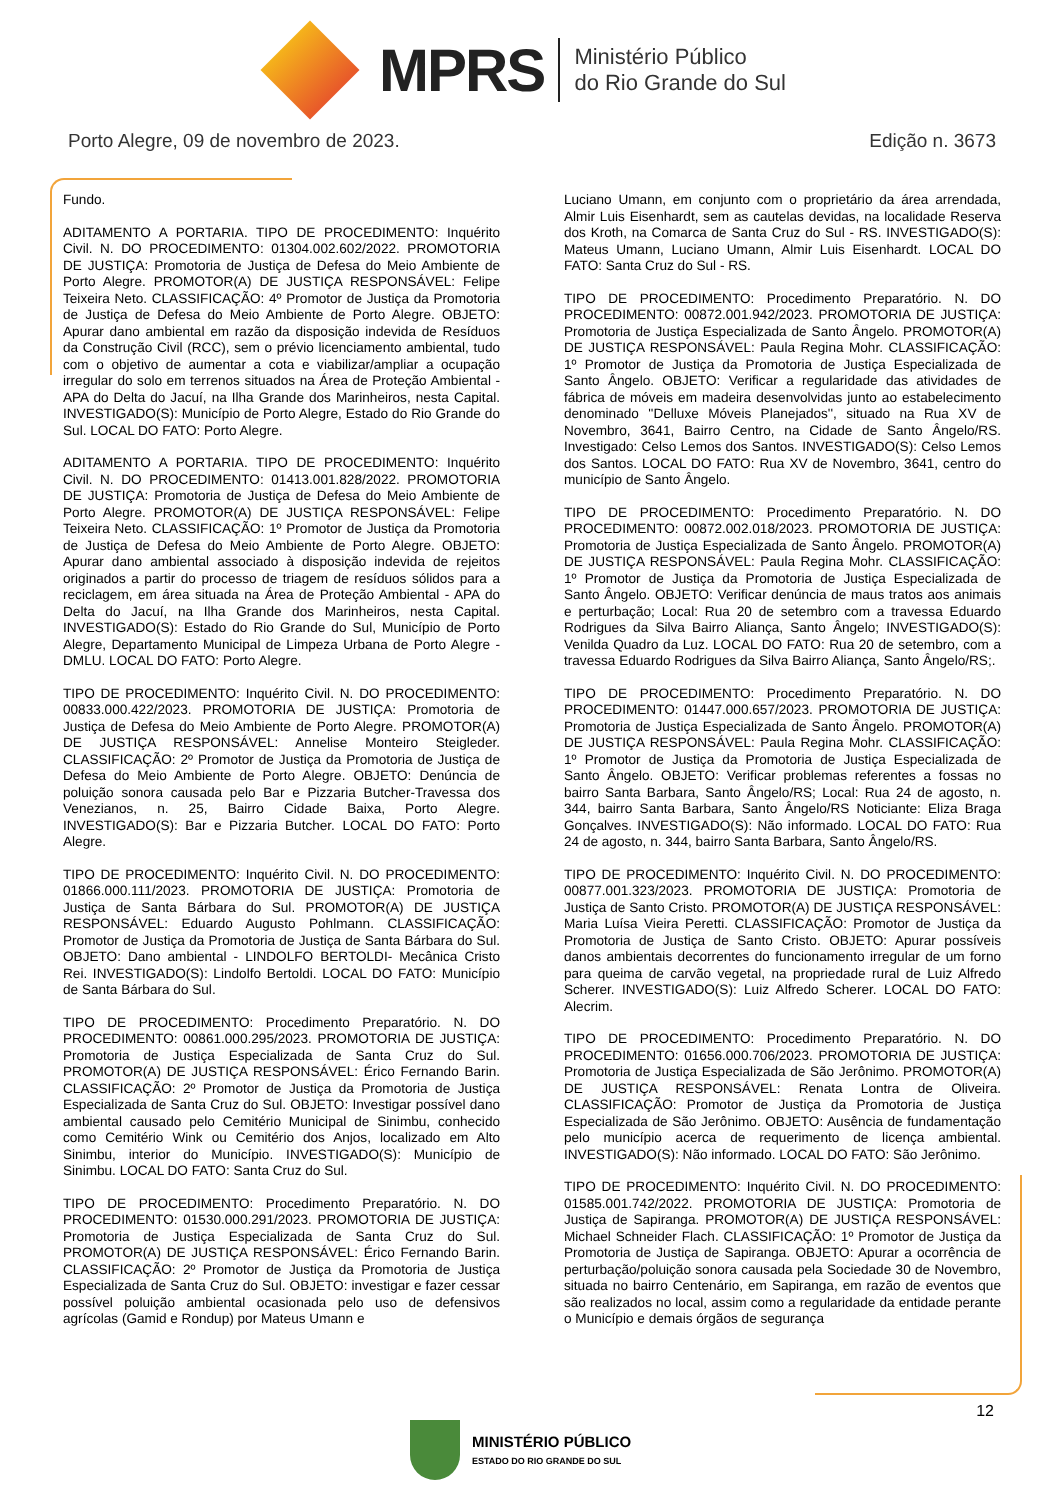MPRS
Ministério Público
do Rio Grande do Sul
Porto Alegre, 09 de novembro de 2023. Edição n. 3673
Fundo.
ADITAMENTO A PORTARIA. TIPO DE PROCEDIMENTO: Inquérito Civil. N. DO PROCEDIMENTO: 01304.002.602/2022. PROMOTORIA DE JUSTIÇA: Promotoria de Justiça de Defesa do Meio Ambiente de Porto Alegre. PROMOTOR(A) DE JUSTIÇA RESPONSÁVEL: Felipe Teixeira Neto. CLASSIFICAÇÃO: 4º Promotor de Justiça da Promotoria de Justiça de Defesa do Meio Ambiente de Porto Alegre. OBJETO: Apurar dano ambiental em razão da disposição indevida de Resíduos da Construção Civil (RCC), sem o prévio licenciamento ambiental, tudo com o objetivo de aumentar a cota e viabilizar/ampliar a ocupação irregular do solo em terrenos situados na Área de Proteção Ambiental - APA do Delta do Jacuí, na Ilha Grande dos Marinheiros, nesta Capital. INVESTIGADO(S): Município de Porto Alegre, Estado do Rio Grande do Sul. LOCAL DO FATO: Porto Alegre.
ADITAMENTO A PORTARIA. TIPO DE PROCEDIMENTO: Inquérito Civil. N. DO PROCEDIMENTO: 01413.001.828/2022. PROMOTORIA DE JUSTIÇA: Promotoria de Justiça de Defesa do Meio Ambiente de Porto Alegre. PROMOTOR(A) DE JUSTIÇA RESPONSÁVEL: Felipe Teixeira Neto. CLASSIFICAÇÃO: 1º Promotor de Justiça da Promotoria de Justiça de Defesa do Meio Ambiente de Porto Alegre. OBJETO: Apurar dano ambiental associado à disposição indevida de rejeitos originados a partir do processo de triagem de resíduos sólidos para a reciclagem, em área situada na Área de Proteção Ambiental - APA do Delta do Jacuí, na Ilha Grande dos Marinheiros, nesta Capital. INVESTIGADO(S): Estado do Rio Grande do Sul, Município de Porto Alegre, Departamento Municipal de Limpeza Urbana de Porto Alegre - DMLU. LOCAL DO FATO: Porto Alegre.
TIPO DE PROCEDIMENTO: Inquérito Civil. N. DO PROCEDIMENTO: 00833.000.422/2023. PROMOTORIA DE JUSTIÇA: Promotoria de Justiça de Defesa do Meio Ambiente de Porto Alegre. PROMOTOR(A) DE JUSTIÇA RESPONSÁVEL: Annelise Monteiro Steigleder. CLASSIFICAÇÃO: 2º Promotor de Justiça da Promotoria de Justiça de Defesa do Meio Ambiente de Porto Alegre. OBJETO: Denúncia de poluição sonora causada pelo Bar e Pizzaria Butcher-Travessa dos Venezianos, n. 25, Bairro Cidade Baixa, Porto Alegre. INVESTIGADO(S): Bar e Pizzaria Butcher. LOCAL DO FATO: Porto Alegre.
TIPO DE PROCEDIMENTO: Inquérito Civil. N. DO PROCEDIMENTO: 01866.000.111/2023. PROMOTORIA DE JUSTIÇA: Promotoria de Justiça de Santa Bárbara do Sul. PROMOTOR(A) DE JUSTIÇA RESPONSÁVEL: Eduardo Augusto Pohlmann. CLASSIFICAÇÃO: Promotor de Justiça da Promotoria de Justiça de Santa Bárbara do Sul. OBJETO: Dano ambiental - LINDOLFO BERTOLDI- Mecânica Cristo Rei. INVESTIGADO(S): Lindolfo Bertoldi. LOCAL DO FATO: Município de Santa Bárbara do Sul.
TIPO DE PROCEDIMENTO: Procedimento Preparatório. N. DO PROCEDIMENTO: 00861.000.295/2023. PROMOTORIA DE JUSTIÇA: Promotoria de Justiça Especializada de Santa Cruz do Sul. PROMOTOR(A) DE JUSTIÇA RESPONSÁVEL: Érico Fernando Barin. CLASSIFICAÇÃO: 2º Promotor de Justiça da Promotoria de Justiça Especializada de Santa Cruz do Sul. OBJETO: Investigar possível dano ambiental causado pelo Cemitério Municipal de Sinimbu, conhecido como Cemitério Wink ou Cemitério dos Anjos, localizado em Alto Sinimbu, interior do Município. INVESTIGADO(S): Município de Sinimbu. LOCAL DO FATO: Santa Cruz do Sul.
TIPO DE PROCEDIMENTO: Procedimento Preparatório. N. DO PROCEDIMENTO: 01530.000.291/2023. PROMOTORIA DE JUSTIÇA: Promotoria de Justiça Especializada de Santa Cruz do Sul. PROMOTOR(A) DE JUSTIÇA RESPONSÁVEL: Érico Fernando Barin. CLASSIFICAÇÃO: 2º Promotor de Justiça da Promotoria de Justiça Especializada de Santa Cruz do Sul. OBJETO: investigar e fazer cessar possível poluição ambiental ocasionada pelo uso de defensivos agrícolas (Gamid e Rondup) por Mateus Umann e
Luciano Umann, em conjunto com o proprietário da área arrendada, Almir Luis Eisenhardt, sem as cautelas devidas, na localidade Reserva dos Kroth, na Comarca de Santa Cruz do Sul - RS. INVESTIGADO(S): Mateus Umann, Luciano Umann, Almir Luis Eisenhardt. LOCAL DO FATO: Santa Cruz do Sul - RS.
TIPO DE PROCEDIMENTO: Procedimento Preparatório. N. DO PROCEDIMENTO: 00872.001.942/2023. PROMOTORIA DE JUSTIÇA: Promotoria de Justiça Especializada de Santo Ângelo. PROMOTOR(A) DE JUSTIÇA RESPONSÁVEL: Paula Regina Mohr. CLASSIFICAÇÃO: 1º Promotor de Justiça da Promotoria de Justiça Especializada de Santo Ângelo. OBJETO: Verificar a regularidade das atividades de fábrica de móveis em madeira desenvolvidas junto ao estabelecimento denominado ''Delluxe Móveis Planejados'', situado na Rua XV de Novembro, 3641, Bairro Centro, na Cidade de Santo Ângelo/RS. Investigado: Celso Lemos dos Santos. INVESTIGADO(S): Celso Lemos dos Santos. LOCAL DO FATO: Rua XV de Novembro, 3641, centro do município de Santo Ângelo.
TIPO DE PROCEDIMENTO: Procedimento Preparatório. N. DO PROCEDIMENTO: 00872.002.018/2023. PROMOTORIA DE JUSTIÇA: Promotoria de Justiça Especializada de Santo Ângelo. PROMOTOR(A) DE JUSTIÇA RESPONSÁVEL: Paula Regina Mohr. CLASSIFICAÇÃO: 1º Promotor de Justiça da Promotoria de Justiça Especializada de Santo Ângelo. OBJETO: Verificar denúncia de maus tratos aos animais e perturbação; Local: Rua 20 de setembro com a travessa Eduardo Rodrigues da Silva Bairro Aliança, Santo Ângelo; INVESTIGADO(S): Venilda Quadro da Luz. LOCAL DO FATO: Rua 20 de setembro, com a travessa Eduardo Rodrigues da Silva Bairro Aliança, Santo Ângelo/RS;.
TIPO DE PROCEDIMENTO: Procedimento Preparatório. N. DO PROCEDIMENTO: 01447.000.657/2023. PROMOTORIA DE JUSTIÇA: Promotoria de Justiça Especializada de Santo Ângelo. PROMOTOR(A) DE JUSTIÇA RESPONSÁVEL: Paula Regina Mohr. CLASSIFICAÇÃO: 1º Promotor de Justiça da Promotoria de Justiça Especializada de Santo Ângelo. OBJETO: Verificar problemas referentes a fossas no bairro Santa Barbara, Santo Ângelo/RS; Local: Rua 24 de agosto, n. 344, bairro Santa Barbara, Santo Ângelo/RS Noticiante: Eliza Braga Gonçalves. INVESTIGADO(S): Não informado. LOCAL DO FATO: Rua 24 de agosto, n. 344, bairro Santa Barbara, Santo Ângelo/RS.
TIPO DE PROCEDIMENTO: Inquérito Civil. N. DO PROCEDIMENTO: 00877.001.323/2023. PROMOTORIA DE JUSTIÇA: Promotoria de Justiça de Santo Cristo. PROMOTOR(A) DE JUSTIÇA RESPONSÁVEL: Maria Luísa Vieira Peretti. CLASSIFICAÇÃO: Promotor de Justiça da Promotoria de Justiça de Santo Cristo. OBJETO: Apurar possíveis danos ambientais decorrentes do funcionamento irregular de um forno para queima de carvão vegetal, na propriedade rural de Luiz Alfredo Scherer. INVESTIGADO(S): Luiz Alfredo Scherer. LOCAL DO FATO: Alecrim.
TIPO DE PROCEDIMENTO: Procedimento Preparatório. N. DO PROCEDIMENTO: 01656.000.706/2023. PROMOTORIA DE JUSTIÇA: Promotoria de Justiça Especializada de São Jerônimo. PROMOTOR(A) DE JUSTIÇA RESPONSÁVEL: Renata Lontra de Oliveira. CLASSIFICAÇÃO: Promotor de Justiça da Promotoria de Justiça Especializada de São Jerônimo. OBJETO: Ausência de fundamentação pelo município acerca de requerimento de licença ambiental. INVESTIGADO(S): Não informado. LOCAL DO FATO: São Jerônimo.
TIPO DE PROCEDIMENTO: Inquérito Civil. N. DO PROCEDIMENTO: 01585.001.742/2022. PROMOTORIA DE JUSTIÇA: Promotoria de Justiça de Sapiranga. PROMOTOR(A) DE JUSTIÇA RESPONSÁVEL: Michael Schneider Flach. CLASSIFICAÇÃO: 1º Promotor de Justiça da Promotoria de Justiça de Sapiranga. OBJETO: Apurar a ocorrência de perturbação/poluição sonora causada pela Sociedade 30 de Novembro, situada no bairro Centenário, em Sapiranga, em razão de eventos que são realizados no local, assim como a regularidade da entidade perante o Município e demais órgãos de segurança
12
MINISTÉRIO PÚBLICO
ESTADO DO RIO GRANDE DO SUL